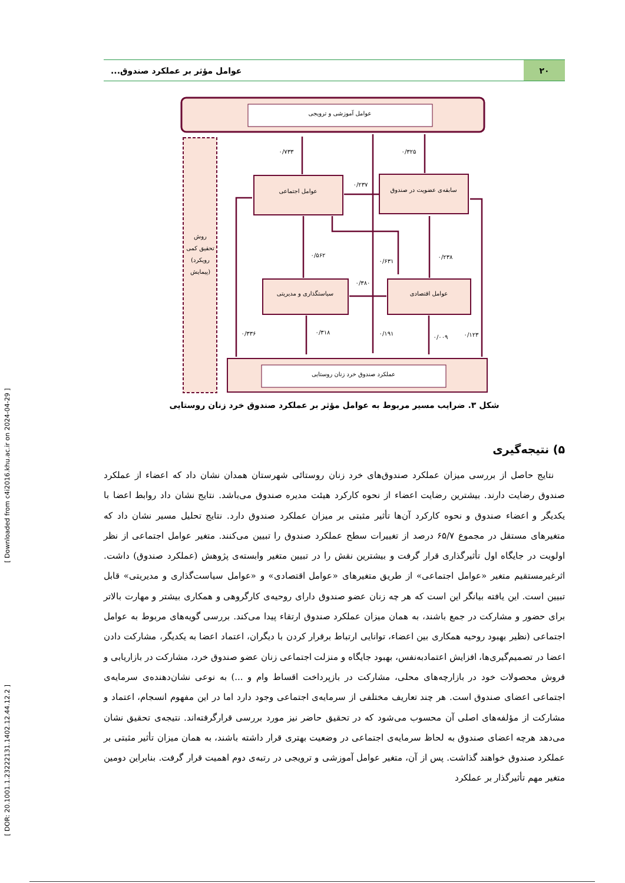[ DOR: 20.1001.1.23222131.1402.12.44.12.2 ] [ Downloaded from c4i2016.khu.ac.ir on 2024-04-29 ]
۲۰ عوامل مؤثر بر عملکرد صندوق...
عوامل آموزشی و ترویجی
روش
تحقیق کمی
(رویکرد
پیمایش)
عوامل اجتماعی
سابقه‌ی عضویت در صندوق
سیاستگذاری و مدیریتی
عوامل اقتصادی
عملکرد صندوق خرد زنان روستایی
۰/۷۳۳
۰/۳۲۵
۰/۲۳۷
۰/۵۶۲
۰/۶۳۱
۰/۲۳۸
۰/۳۸۰
۰/۳۳۶
۰/۳۱۸
۰/۱۹۱
۰/۰۰۹
۰/۱۲۳
شکل ۳. ضرایب مسیر مربوط به عوامل مؤثر بر عملکرد صندوق خرد زنان روستایی
۵) نتیجه‌گیری
نتایج حاصل از بررسی میزان عملکرد صندوق‌های خرد زنان روستائی شهرستان همدان نشان داد که اعضاء از عملکرد صندوق رضایت دارند. بیشترین رضایت اعضاء از نحوه کارکرد هیئت مدیره صندوق می‌باشد. نتایج نشان داد روابط اعضا با یکدیگر و اعضاء صندوق و نحوه کارکرد آن‌ها تأثیر مثبتی بر میزان عملکرد صندوق دارد. نتایج تحلیل مسیر نشان داد که متغیرهای مستقل در مجموع ۶۵/۷ درصد از تغییرات سطح عملکرد صندوق را تبیین می‌کنند. متغیر عوامل اجتماعی از نظر اولویت در جایگاه اول تأثیرگذاری قرار گرفت و بیشترین نقش را در تبیین متغیر وابسته‌ی پژوهش (عملکرد صندوق) داشت. اثرغیرمستقیم متغیر «عوامل اجتماعی» از طریق متغیرهای «عوامل اقتصادی» و «عوامل سیاست‌گذاری و مدیریتی» قابل تبیین است. این یافته بیانگر این است که هر چه زنان عضو صندوق دارای روحیه‌ی کارگروهی و همکاری بیشتر و مهارت بالاتر برای حضور و مشارکت در جمع باشند، به همان میزان عملکرد صندوق ارتقاء پیدا می‌کند. بررسی گویه‌های مربوط به عوامل اجتماعی (نظیر بهبود روحیه همکاری بین اعضاء، توانایی ارتباط برقرار کردن با دیگران، اعتماد اعضا به یکدیگر، مشارکت دادن اعضا در تصمیم‌گیری‌ها، افزایش اعتمادبه‌نفس، بهبود جایگاه و منزلت اجتماعی زنان عضو صندوق خرد، مشارکت در بازاریابی و فروش محصولات خود در بازارچه‌های محلی، مشارکت در بازپرداخت اقساط وام و ...) به نوعی نشان‌دهنده‌ی سرمایه‌ی اجتماعی اعضای صندوق است. هر چند تعاریف مختلفی از سرمایه‌ی اجتماعی وجود دارد اما در این مفهوم انسجام، اعتماد و مشارکت از مؤلفه‌های اصلی آن محسوب می‌شود که در تحقیق حاضر نیز مورد بررسی قرارگرفته‌اند. نتیجه‌ی تحقیق نشان می‌دهد هرچه اعضای صندوق به لحاظ سرمایه‌ی اجتماعی در وضعیت بهتری قرار داشته باشند، به همان میزان تأثیر مثبتی بر عملکرد صندوق خواهند گذاشت. پس از آن، متغیر عوامل آموزشی و ترویجی در رتبه‌ی دوم اهمیت قرار گرفت. بنابراین دومین متغیر مهم تأثیرگذار بر عملکرد